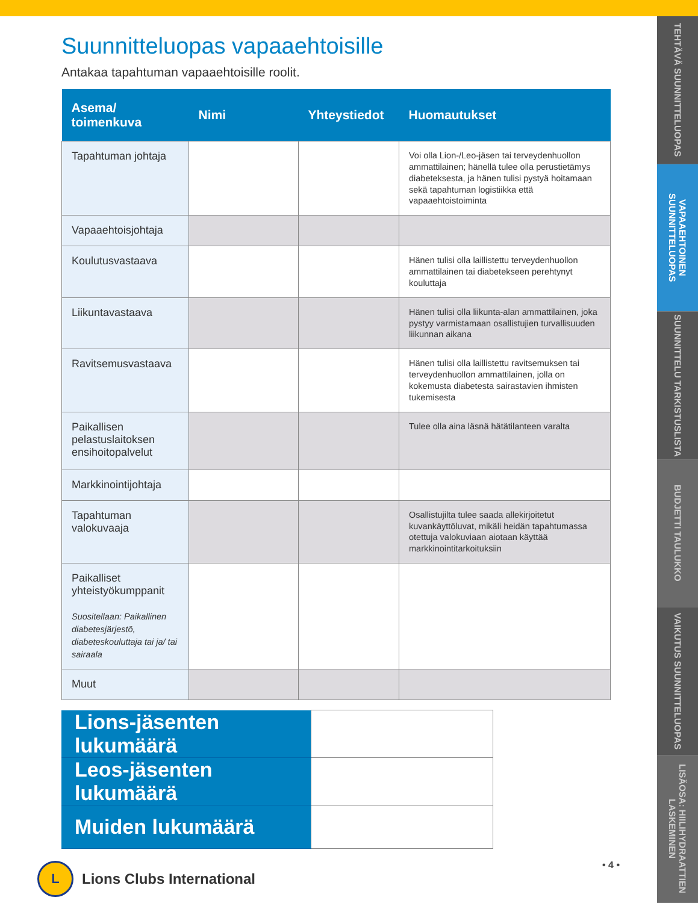TEHTÄVÄ SUUNNITTELUOPAS
VAPAAEHTOINEN SUUNNITTELUOPAS
SUUNNITTELU TARKISTUSLISTA
BUDJETTI TAULUKKO
VAIKUTUS SUUNNITTELUOPAS
LISÄOSA: HIILIHYDRAATTIEN LASKEMINEN
Suunnitteluopas vapaaehtoisille
Antakaa tapahtuman vapaaehtoisille roolit.
| Asema/ toimenkuva | Nimi | Yhteystiedot | Huomautukset |
| --- | --- | --- | --- |
| Tapahtuman johtaja | | | Voi olla Lion-/Leo-jäsen tai terveydenhuollon ammattilainen; hänellä tulee olla perustietämys diabeteksesta, ja hänen tulisi pystyä hoitamaan sekä tapahtuman logistiikka että vapaaehtoistoiminta |
| Vapaaehtoisjohtaja | | | |
| Koulutusvastaava | | | Hänen tulisi olla laillistettu terveydenhuollon ammattilainen tai diabetekseen perehtynyt kouluttaja |
| Liikuntavastaava | | | Hänen tulisi olla liikunta-alan ammattilainen, joka pystyy varmistamaan osallistujien turvallisuuden liikunnan aikana |
| Ravitsemusvastaava | | | Hänen tulisi olla laillistettu ravitsemuksen tai terveydenhuollon ammattilainen, jolla on kokemusta diabetesta sairastavien ihmisten tukemisesta |
| Paikallisen pelastuslaitoksen ensihoitopalvelut | | | Tulee olla aina läsnä hätätilanteen varalta |
| Markkinointijohtaja | | | |
| Tapahtuman valokuvaaja | | | Osallistujilta tulee saada allekirjoitetut kuvankäyttöluvat, mikäli heidän tapahtumassa otettuja valokuviaan aiotaan käyttää markkinointitarkoituksiin |
| Paikalliset yhteistyökumppanit Suositellaan: Paikallinen diabetesjärjestö, diabeteskouluttaja tai ja/ tai sairaala | | | |
| Muut | | | |
| Lions-jäsenten lukumäärä | |
| Leos-jäsenten lukumäärä | |
| Muiden lukumäärä | |
L
Lions Clubs International
• 4 •